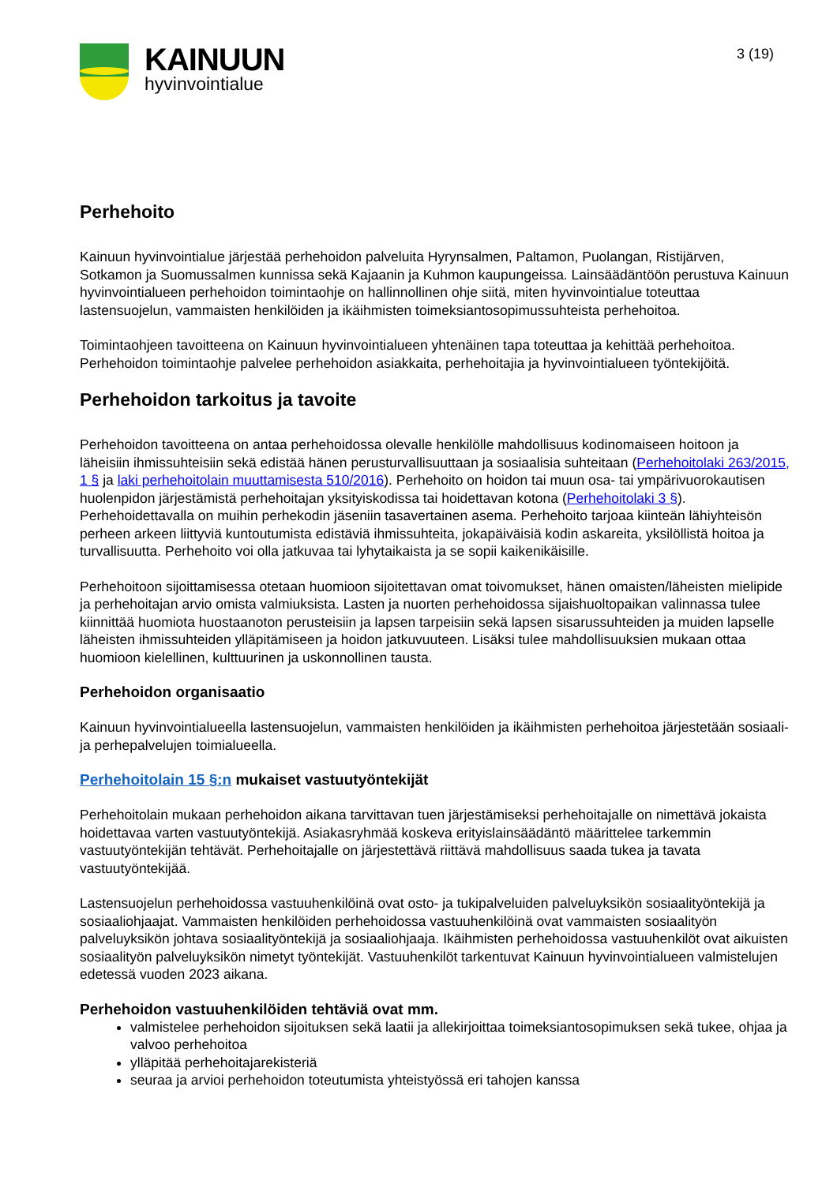KAINUUN
hyvinvointialue
3 (19)
Perhehoito
Kainuun hyvinvointialue järjestää perhehoidon palveluita Hyrynsalmen, Paltamon, Puolangan, Ristijärven, Sotkamon ja Suomussalmen kunnissa sekä Kajaanin ja Kuhmon kaupungeissa. Lainsäädäntöön perustuva Kainuun hyvinvointialueen perhehoidon toimintaohje on hallinnollinen ohje siitä, miten hyvinvointialue toteuttaa lastensuojelun, vammaisten henkilöiden ja ikäihmisten toimeksiantosopimussuhteista perhehoitoa.
Toimintaohjeen tavoitteena on Kainuun hyvinvointialueen yhtenäinen tapa toteuttaa ja kehittää perhehoitoa. Perhehoidon toimintaohje palvelee perhehoidon asiakkaita, perhehoitajia ja hyvinvointialueen työntekijöitä.
Perhehoidon tarkoitus ja tavoite
Perhehoidon tavoitteena on antaa perhehoidossa olevalle henkilölle mahdollisuus kodinomaiseen hoitoon ja läheisiin ihmissuhteisiin sekä edistää hänen perusturvallisuuttaan ja sosiaalisia suhteitaan (Perhehoitolaki 263/2015, 1 § ja laki perhehoitolain muuttamisesta 510/2016). Perhehoito on hoidon tai muun osa- tai ympärivuorokautisen huolenpidon järjestämistä perhehoitajan yksityiskodissa tai hoidettavan kotona (Perhehoitolaki 3 §). Perhehoidettavalla on muihin perhekodin jäseniin tasavertainen asema. Perhehoito tarjoaa kiinteän lähiyhteisön perheen arkeen liittyviä kuntoutumista edistäviä ihmissuhteita, jokapäiväisiä kodin askareita, yksilöllistä hoitoa ja turvallisuutta. Perhehoito voi olla jatkuvaa tai lyhytaikaista ja se sopii kaikenikäisille.
Perhehoitoon sijoittamisessa otetaan huomioon sijoitettavan omat toivomukset, hänen omaisten/läheisten mielipide ja perhehoitajan arvio omista valmiuksista. Lasten ja nuorten perhehoidossa sijaishuoltopaikan valinnassa tulee kiinnittää huomiota huostaanoton perusteisiin ja lapsen tarpeisiin sekä lapsen sisarussuhteiden ja muiden lapselle läheisten ihmissuhteiden ylläpitämiseen ja hoidon jatkuvuuteen. Lisäksi tulee mahdollisuuksien mukaan ottaa huomioon kielellinen, kulttuurinen ja uskonnollinen tausta.
Perhehoidon organisaatio
Kainuun hyvinvointialueella lastensuojelun, vammaisten henkilöiden ja ikäihmisten perhehoitoa järjestetään sosiaali- ja perhepalvelujen toimialueella.
Perhehoitolain 15 §:n mukaiset vastuutyöntekijät
Perhehoitolain mukaan perhehoidon aikana tarvittavan tuen järjestämiseksi perhehoitajalle on nimettävä jokaista hoidettavaa varten vastuutyöntekijä. Asiakasryhmää koskeva erityislainsäädäntö määrittelee tarkemmin vastuutyöntekijän tehtävät. Perhehoitajalle on järjestettävä riittävä mahdollisuus saada tukea ja tavata vastuutyöntekijää.
Lastensuojelun perhehoidossa vastuuhenkilöinä ovat osto- ja tukipalveluiden palveluyksikön sosiaalityöntekijä ja sosiaaliohjaajat. Vammaisten henkilöiden perhehoidossa vastuuhenkilöinä ovat vammaisten sosiaalityön palveluyksikön johtava sosiaalityöntekijä ja sosiaaliohjaaja. Ikäihmisten perhehoidossa vastuuhenkilöt ovat aikuisten sosiaalityön palveluyksikön nimetyt työntekijät. Vastuuhenkilöt tarkentuvat Kainuun hyvinvointialueen valmistelujen edetessä vuoden 2023 aikana.
Perhehoidon vastuuhenkilöiden tehtäviä ovat mm.
valmistelee perhehoidon sijoituksen sekä laatii ja allekirjoittaa toimeksiantosopimuksen sekä tukee, ohjaa ja valvoo perhehoitoa
ylläpitää perhehoitajarekisteriä
seuraa ja arvioi perhehoidon toteutumista yhteistyössä eri tahojen kanssa